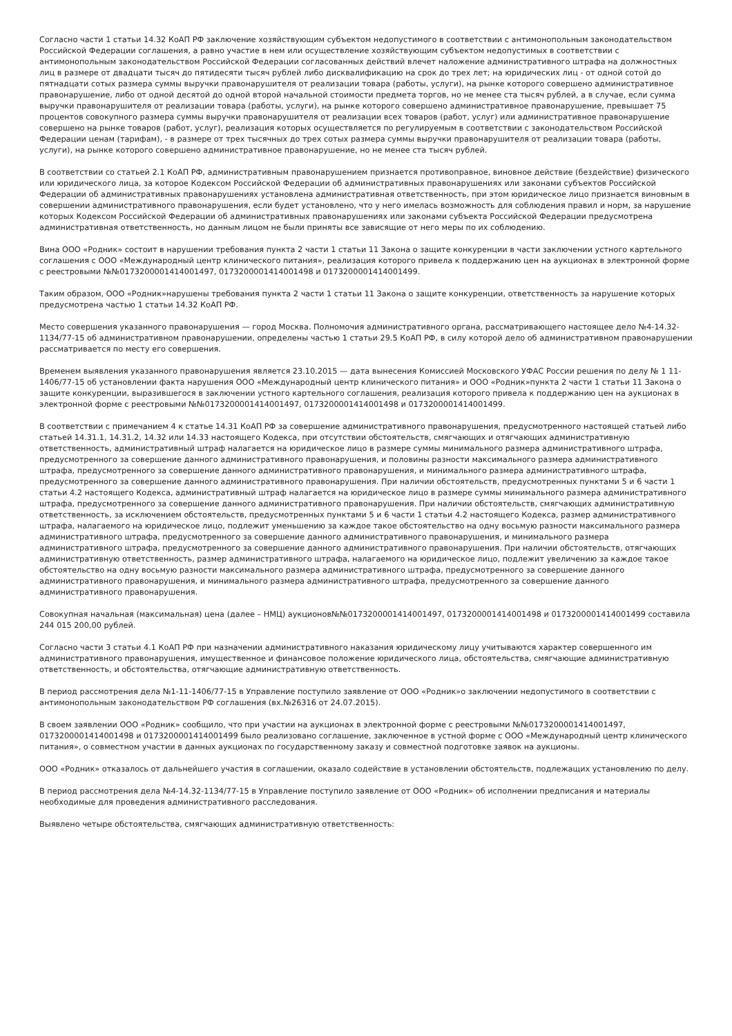Согласно части 1 статьи 14.32 КоАП РФ заключение хозяйствующим субъектом недопустимого в соответствии с антимонопольным законодательством Российской Федерации соглашения, а равно участие в нем или осуществление хозяйствующим субъектом недопустимых в соответствии с антимонопольным законодательством Российской Федерации согласованных действий влечет наложение административного штрафа на должностных лиц в размере от двадцати тысяч до пятидесяти тысяч рублей либо дисквалификацию на срок до трех лет; на юридических лиц - от одной сотой до пятнадцати сотых размера суммы выручки правонарушителя от реализации товара (работы, услуги), на рынке которого совершено административное правонарушение, либо от одной десятой до одной второй начальной стоимости предмета торгов, но не менее ста тысяч рублей, а в случае, если сумма выручки правонарушителя от реализации товара (работы, услуги), на рынке которого совершено административное правонарушение, превышает 75 процентов совокупного размера суммы выручки правонарушителя от реализации всех товаров (работ, услуг) или административное правонарушение совершено на рынке товаров (работ, услуг), реализация которых осуществляется по регулируемым в соответствии с законодательством Российской Федерации ценам (тарифам), - в размере от трех тысячных до трех сотых размера суммы выручки правонарушителя от реализации товара (работы, услуги), на рынке которого совершено административное правонарушение, но не менее ста тысяч рублей.
В соответствии со статьей 2.1 КоАП РФ, административным правонарушением признается противоправное, виновное действие (бездействие) физического или юридического лица, за которое Кодексом Российской Федерации об административных правонарушениях или законами субъектов Российской Федерации об административных правонарушениях установлена административная ответственность, при этом юридическое лицо признается виновным в совершении административного правонарушения, если будет установлено, что у него имелась возможность для соблюдения правил и норм, за нарушение которых Кодексом Российской Федерации об административных правонарушениях или законами субъекта Российской Федерации предусмотрена административная ответственность, но данным лицом не были приняты все зависящие от него меры по их соблюдению.
Вина ООО «Родник» состоит в нарушении требования пункта 2 части 1 статьи 11 Закона о защите конкуренции в части заключении устного картельного соглашения с ООО «Международный центр клинического питания», реализация которого привела к поддержанию цен на аукционах в электронной форме с реестровыми №№0173200001414001497, 0173200001414001498 и 0173200001414001499.
Таким образом, ООО «Родник»нарушены требования пункта 2 части 1 статьи 11 Закона о защите конкуренции, ответственность за нарушение которых предусмотрена частью 1 статьи 14.32 КоАП РФ.
Место совершения указанного правонарушения — город Москва. Полномочия административного органа, рассматривающего настоящее дело №4-14.32-1134/77-15 об административном правонарушении, определены частью 1 статьи 29.5 КоАП РФ, в силу которой дело об административном правонарушении рассматривается по месту его совершения.
Временем выявления указанного правонарушения является 23.10.2015 — дата вынесения Комиссией Московского УФАС России решения по делу № 1 11-1406/77-15 об установлении факта нарушения ООО «Международный центр клинического питания» и ООО «Родник»пункта 2 части 1 статьи 11 Закона о защите конкуренции, выразившегося в заключении устного картельного соглашения, реализация которого привела к поддержанию цен на аукционах в электронной форме с реестровыми №№0173200001414001497, 0173200001414001498 и 0173200001414001499.
В соответствии с примечанием 4 к статье 14.31 КоАП РФ за совершение административного правонарушения, предусмотренного настоящей статьей либо статьей 14.31.1, 14.31.2, 14.32 или 14.33 настоящего Кодекса, при отсутствии обстоятельств, смягчающих и отягчающих административную ответственность, административный штраф налагается на юридическое лицо в размере суммы минимального размера административного штрафа, предусмотренного за совершение данного административного правонарушения, и половины разности максимального размера административного штрафа, предусмотренного за совершение данного административного правонарушения, и минимального размера административного штрафа, предусмотренного за совершение данного административного правонарушения. При наличии обстоятельств, предусмотренных пунктами 5 и 6 части 1 статьи 4.2 настоящего Кодекса, административный штраф налагается на юридическое лицо в размере суммы минимального размера административного штрафа, предусмотренного за совершение данного административного правонарушения. При наличии обстоятельств, смягчающих административную ответственность, за исключением обстоятельств, предусмотренных пунктами 5 и 6 части 1 статьи 4.2 настоящего Кодекса, размер административного штрафа, налагаемого на юридическое лицо, подлежит уменьшению за каждое такое обстоятельство на одну восьмую разности максимального размера административного штрафа, предусмотренного за совершение данного административного правонарушения, и минимального размера административного штрафа, предусмотренного за совершение данного административного правонарушения. При наличии обстоятельств, отягчающих административную ответственность, размер административного штрафа, налагаемого на юридическое лицо, подлежит увеличению за каждое такое обстоятельство на одну восьмую разности максимального размера административного штрафа, предусмотренного за совершение данного административного правонарушения, и минимального размера административного штрафа, предусмотренного за совершение данного административного правонарушения.
Совокупная начальная (максимальная) цена (далее – НМЦ) аукционов№№0173200001414001497, 0173200001414001498 и 0173200001414001499 составила 244 015 200,00 рублей.
Согласно части 3 статьи 4.1 КоАП РФ при назначении административного наказания юридическому лицу учитываются характер совершенного им административного правонарушения, имущественное и финансовое положение юридического лица, обстоятельства, смягчающие административную ответственность, и обстоятельства, отягчающие административную ответственность.
В период рассмотрения дела №1-11-1406/77-15 в Управление поступило заявление от ООО «Родник»о заключении недопустимого в соответствии с антимонопольным законодательством РФ соглашения (вх.№26316 от 24.07.2015).
В своем заявлении ООО «Родник» сообщило, что при участии на аукционах в электронной форме с реестровыми №№0173200001414001497, 0173200001414001498 и 0173200001414001499 было реализовано соглашение, заключенное в устной форме с ООО «Международный центр клинического питания», о совместном участии в данных аукционах по государственному заказу и совместной подготовке заявок на аукционы.
ООО «Родник» отказалось от дальнейшего участия в соглашении, оказало содействие в установлении обстоятельств, подлежащих установлению по делу.
В период рассмотрения дела №4-14.32-1134/77-15 в Управление поступило заявление от ООО «Родник» об исполнении предписания и материалы необходимые для проведения административного расследования.
Выявлено четыре обстоятельства, смягчающих административную ответственность: